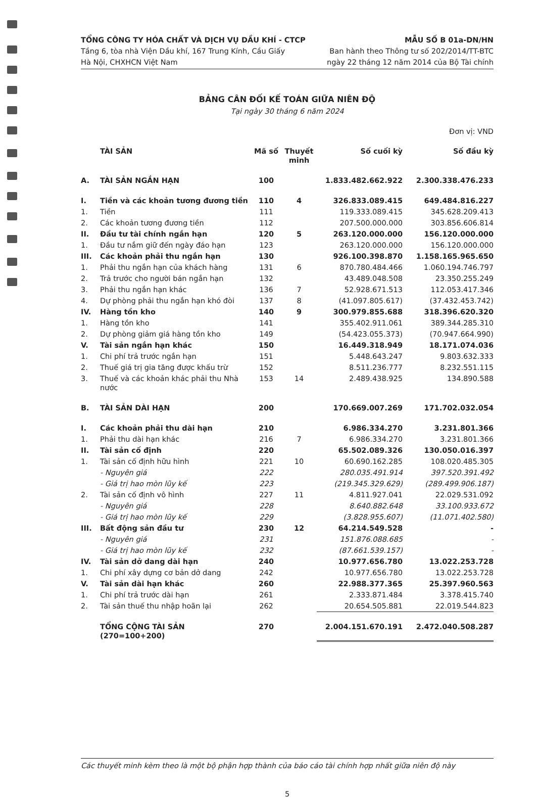TỔNG CÔNG TY HÓA CHẤT VÀ DỊCH VỤ DẦU KHÍ - CTCP
Tầng 6, tòa nhà Viện Dầu khí, 167 Trung Kính, Cầu Giấy
Hà Nội, CHXHCN Việt Nam
MẪU SỐ B 01a-DN/HN
Ban hành theo Thông tư số 202/2014/TT-BTC
ngày 22 tháng 12 năm 2014 của Bộ Tài chính
BẢNG CÂN ĐỐI KẾ TOÁN GIỮA NIÊN ĐỘ
Tại ngày 30 tháng 6 năm 2024
Đơn vị: VND
| | TÀI SẢN | Mã số | Thuyết minh | Số cuối kỳ | Số đầu kỳ |
| --- | --- | --- | --- | --- | --- |
| A. | TÀI SẢN NGẮN HẠN | 100 | | 1.833.482.662.922 | 2.300.338.476.233 |
| I. | Tiền và các khoản tương đương tiền | 110 | 4 | 326.833.089.415 | 649.484.816.227 |
| 1. | Tiền | 111 | | 119.333.089.415 | 345.628.209.413 |
| 2. | Các khoản tương đương tiền | 112 | | 207.500.000.000 | 303.856.606.814 |
| II. | Đầu tư tài chính ngắn hạn | 120 | 5 | 263.120.000.000 | 156.120.000.000 |
| 1. | Đầu tư nắm giữ đến ngày đáo hạn | 123 | | 263.120.000.000 | 156.120.000.000 |
| III. | Các khoản phải thu ngắn hạn | 130 | | 926.100.398.870 | 1.158.165.965.650 |
| 1. | Phải thu ngắn hạn của khách hàng | 131 | 6 | 870.780.484.466 | 1.060.194.746.797 |
| 2. | Trả trước cho người bán ngắn hạn | 132 | | 43.489.048.508 | 23.350.255.249 |
| 3. | Phải thu ngắn hạn khác | 136 | 7 | 52.928.671.513 | 112.053.417.346 |
| 4. | Dự phòng phải thu ngắn hạn khó đòi | 137 | 8 | (41.097.805.617) | (37.432.453.742) |
| IV. | Hàng tồn kho | 140 | 9 | 300.979.855.688 | 318.396.620.320 |
| 1. | Hàng tồn kho | 141 | | 355.402.911.061 | 389.344.285.310 |
| 2. | Dự phòng giảm giá hàng tồn kho | 149 | | (54.423.055.373) | (70.947.664.990) |
| V. | Tài sản ngắn hạn khác | 150 | | 16.449.318.949 | 18.171.074.036 |
| 1. | Chi phí trả trước ngắn hạn | 151 | | 5.448.643.247 | 9.803.632.333 |
| 2. | Thuế giá trị gia tăng được khấu trừ | 152 | | 8.511.236.777 | 8.232.551.115 |
| 3. | Thuế và các khoản khác phải thu Nhà nước | 153 | 14 | 2.489.438.925 | 134.890.588 |
| B. | TÀI SẢN DÀI HẠN | 200 | | 170.669.007.269 | 171.702.032.054 |
| I. | Các khoản phải thu dài hạn | 210 | | 6.986.334.270 | 3.231.801.366 |
| 1. | Phải thu dài hạn khác | 216 | 7 | 6.986.334.270 | 3.231.801.366 |
| II. | Tài sản cố định | 220 | | 65.502.089.326 | 130.050.016.397 |
| 1. | Tài sản cố định hữu hình | 221 | 10 | 60.690.162.285 | 108.020.485.305 |
| | - Nguyên giá | 222 | | 280.035.491.914 | 397.520.391.492 |
| | - Giá trị hao mòn lũy kế | 223 | | (219.345.329.629) | (289.499.906.187) |
| 2. | Tài sản cố định vô hình | 227 | 11 | 4.811.927.041 | 22.029.531.092 |
| | - Nguyên giá | 228 | | 8.640.882.648 | 33.100.933.672 |
| | - Giá trị hao mòn lũy kế | 229 | | (3.828.955.607) | (11.071.402.580) |
| III. | Bất động sản đầu tư | 230 | 12 | 64.214.549.528 | - |
| | - Nguyên giá | 231 | | 151.876.088.685 | - |
| | - Giá trị hao mòn lũy kế | 232 | | (87.661.539.157) | - |
| IV. | Tài sản dở dang dài hạn | 240 | | 10.977.656.780 | 13.022.253.728 |
| 1. | Chi phí xây dựng cơ bản dở dang | 242 | | 10.977.656.780 | 13.022.253.728 |
| V. | Tài sản dài hạn khác | 260 | | 22.988.377.365 | 25.397.960.563 |
| 1. | Chi phí trả trước dài hạn | 261 | | 2.333.871.484 | 3.378.415.740 |
| 2. | Tài sản thuế thu nhập hoãn lại | 262 | | 20.654.505.881 | 22.019.544.823 |
| | TỔNG CỘNG TÀI SẢN (270=100+200) | 270 | | 2.004.151.670.191 | 2.472.040.508.287 |
Các thuyết minh kèm theo là một bộ phận hợp thành của báo cáo tài chính hợp nhất giữa niên độ này
5